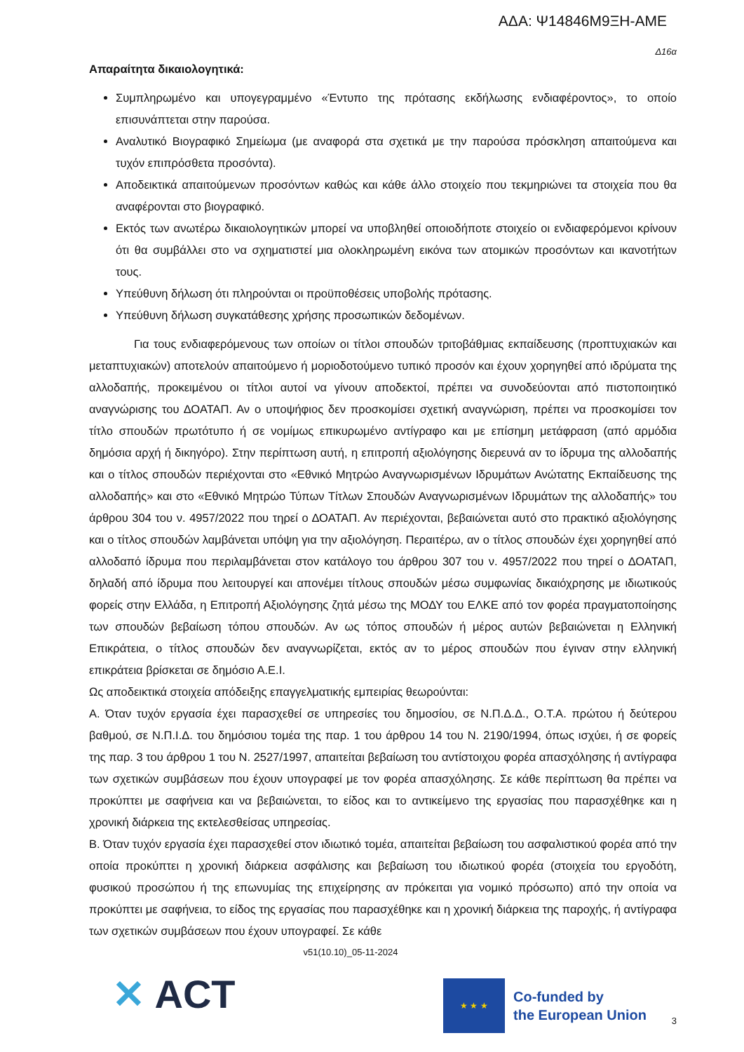ΑΔΑ: Ψ14846Μ9ΞΗ-ΑΜΕ
Δ16α
Απαραίτητα δικαιολογητικά:
Συμπληρωμένο και υπογεγραμμένο «Έντυπο της πρότασης εκδήλωσης ενδιαφέροντος», το οποίο επισυνάπτεται στην παρούσα.
Αναλυτικό Βιογραφικό Σημείωμα (με αναφορά στα σχετικά με την παρούσα πρόσκληση απαιτούμενα και τυχόν επιπρόσθετα προσόντα).
Αποδεικτικά απαιτούμενων προσόντων καθώς και κάθε άλλο στοιχείο που τεκμηριώνει τα στοιχεία που θα αναφέρονται στο βιογραφικό.
Εκτός των ανωτέρω δικαιολογητικών μπορεί να υποβληθεί οποιοδήποτε στοιχείο οι ενδιαφερόμενοι κρίνουν ότι θα συμβάλλει στο να σχηματιστεί μια ολοκληρωμένη εικόνα των ατομικών προσόντων και ικανοτήτων τους.
Υπεύθυνη δήλωση ότι πληρούνται οι προϋποθέσεις υποβολής πρότασης.
Υπεύθυνη δήλωση συγκατάθεσης χρήσης προσωπικών δεδομένων.
Για τους ενδιαφερόμενους των οποίων οι τίτλοι σπουδών τριτοβάθμιας εκπαίδευσης (προπτυχιακών και μεταπτυχιακών) αποτελούν απαιτούμενο ή μοριοδοτούμενο τυπικό προσόν και έχουν χορηγηθεί από ιδρύματα της αλλοδαπής, προκειμένου οι τίτλοι αυτοί να γίνουν αποδεκτοί, πρέπει να συνοδεύονται από πιστοποιητικό αναγνώρισης του ΔΟΑΤΑΠ. Αν ο υποψήφιος δεν προσκομίσει σχετική αναγνώριση, πρέπει να προσκομίσει τον τίτλο σπουδών πρωτότυπο ή σε νομίμως επικυρωμένο αντίγραφο και με επίσημη μετάφραση (από αρμόδια δημόσια αρχή ή δικηγόρο). Στην περίπτωση αυτή, η επιτροπή αξιολόγησης διερευνά αν το ίδρυμα της αλλοδαπής και ο τίτλος σπουδών περιέχονται στο «Εθνικό Μητρώο Αναγνωρισμένων Ιδρυμάτων Ανώτατης Εκπαίδευσης της αλλοδαπής» και στο «Εθνικό Μητρώο Τύπων Τίτλων Σπουδών Αναγνωρισμένων Ιδρυμάτων της αλλοδαπής» του άρθρου 304 του ν. 4957/2022 που τηρεί ο ΔΟΑΤΑΠ. Αν περιέχονται, βεβαιώνεται αυτό στο πρακτικό αξιολόγησης και ο τίτλος σπουδών λαμβάνεται υπόψη για την αξιολόγηση. Περαιτέρω, αν ο τίτλος σπουδών έχει χορηγηθεί από αλλοδαπό ίδρυμα που περιλαμβάνεται στον κατάλογο του άρθρου 307 του ν. 4957/2022 που τηρεί ο ΔΟΑΤΑΠ, δηλαδή από ίδρυμα που λειτουργεί και απονέμει τίτλους σπουδών μέσω συμφωνίας δικαιόχρησης με ιδιωτικούς φορείς στην Ελλάδα, η Επιτροπή Αξιολόγησης ζητά μέσω της ΜΟΔΥ του ΕΛΚΕ από τον φορέα πραγματοποίησης των σπουδών βεβαίωση τόπου σπουδών. Αν ως τόπος σπουδών ή μέρος αυτών βεβαιώνεται η Ελληνική Επικράτεια, ο τίτλος σπουδών δεν αναγνωρίζεται, εκτός αν το μέρος σπουδών που έγιναν στην ελληνική επικράτεια βρίσκεται σε δημόσιο Α.Ε.Ι.
Ως αποδεικτικά στοιχεία απόδειξης επαγγελματικής εμπειρίας θεωρούνται:
Α. Όταν τυχόν εργασία έχει παρασχεθεί σε υπηρεσίες του δημοσίου, σε Ν.Π.Δ.Δ., Ο.Τ.Α. πρώτου ή δεύτερου βαθμού, σε Ν.Π.Ι.Δ. του δημόσιου τομέα της παρ. 1 του άρθρου 14 του Ν. 2190/1994, όπως ισχύει, ή σε φορείς της παρ. 3 του άρθρου 1 του Ν. 2527/1997, απαιτείται βεβαίωση του αντίστοιχου φορέα απασχόλησης ή αντίγραφα των σχετικών συμβάσεων που έχουν υπογραφεί με τον φορέα απασχόλησης. Σε κάθε περίπτωση θα πρέπει να προκύπτει με σαφήνεια και να βεβαιώνεται, το είδος και το αντικείμενο της εργασίας που παρασχέθηκε και η χρονική διάρκεια της εκτελεσθείσας υπηρεσίας.
Β. Όταν τυχόν εργασία έχει παρασχεθεί στον ιδιωτικό τομέα, απαιτείται βεβαίωση του ασφαλιστικού φορέα από την οποία προκύπτει η χρονική διάρκεια ασφάλισης και βεβαίωση του ιδιωτικού φορέα (στοιχεία του εργοδότη, φυσικού προσώπου ή της επωνυμίας της επιχείρησης αν πρόκειται για νομικό πρόσωπο) από την οποία να προκύπτει με σαφήνεια, το είδος της εργασίας που παρασχέθηκε και η χρονική διάρκεια της παροχής, ή αντίγραφα των σχετικών συμβάσεων που έχουν υπογραφεί. Σε κάθε
v51(10.10)_05-11-2024
✕ ACT
★ ★ ★
Co-funded by
the European Union
3